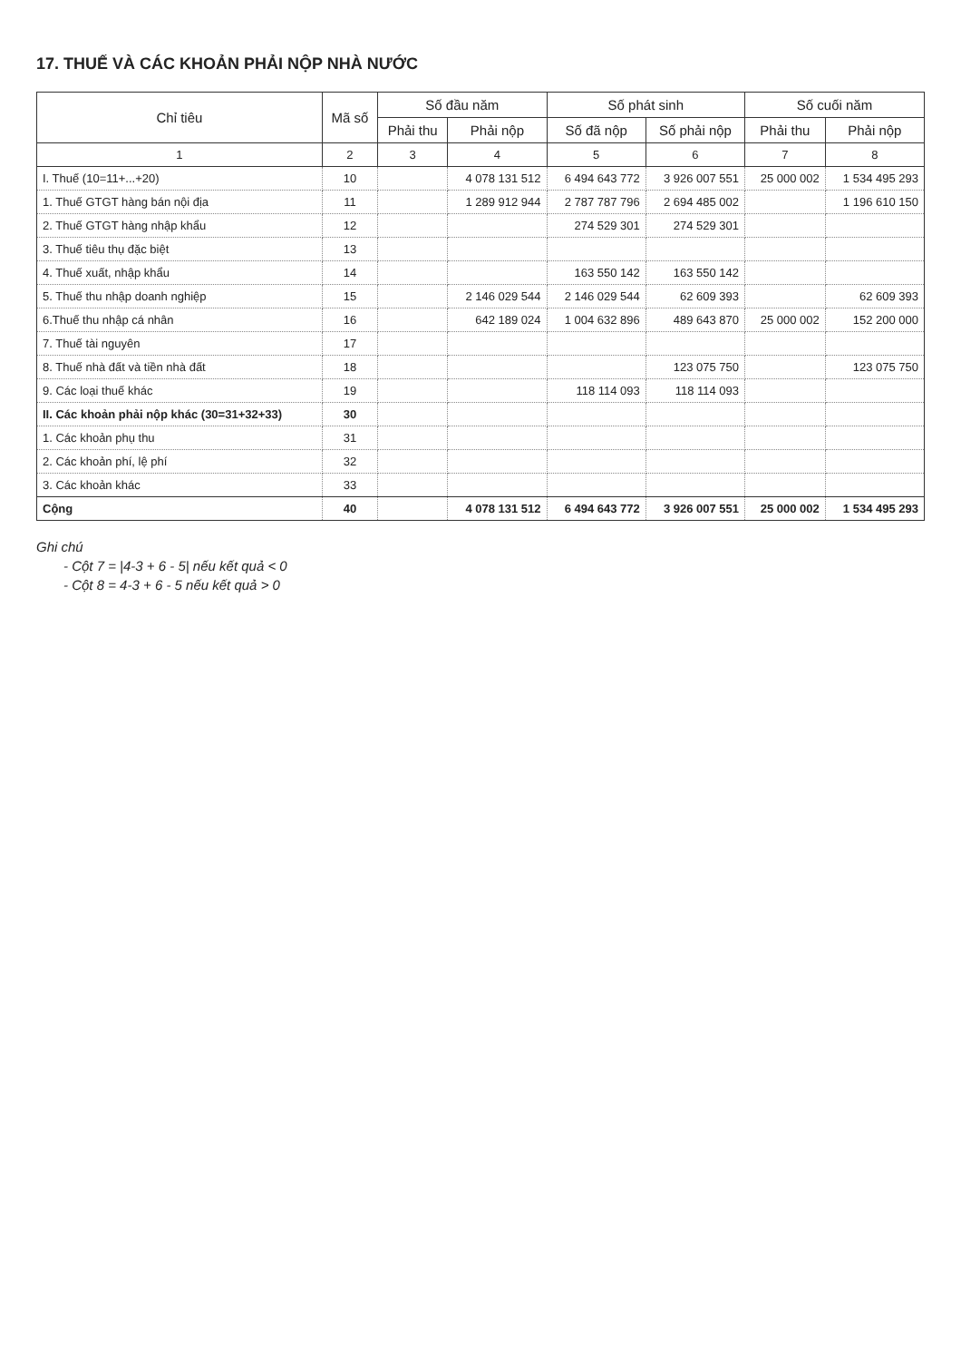17. THUẾ VÀ CÁC KHOẢN PHẢI NỘP NHÀ NƯỚC
| Chỉ tiêu | Mã số | Số đầu năm | | Số phát sinh | | Số cuối năm | |
| --- | --- | --- | --- | --- | --- | --- | --- |
| | | Phải thu | Phải nộp | Số đã nộp | Số phải nộp | Phải thu | Phải nộp |
| 1 | 2 | 3 | 4 | 5 | 6 | 7 | 8 |
| I. Thuế (10=11+...+20) | 10 | | 4 078 131 512 | 6 494 643 772 | 3 926 007 551 | 25 000 002 | 1 534 495 293 |
| 1. Thuế GTGT hàng bán nội địa | 11 | | 1 289 912 944 | 2 787 787 796 | 2 694 485 002 | | 1 196 610 150 |
| 2. Thuế GTGT hàng nhập khẩu | 12 | | | 274 529 301 | 274 529 301 | | |
| 3. Thuế tiêu thụ đặc biệt | 13 | | | | | | |
| 4. Thuế xuất, nhập khẩu | 14 | | | 163 550 142 | 163 550 142 | | |
| 5. Thuế thu nhập doanh nghiệp | 15 | | 2 146 029 544 | 2 146 029 544 | 62 609 393 | | 62 609 393 |
| 6.Thuế thu nhập cá nhân | 16 | | 642 189 024 | 1 004 632 896 | 489 643 870 | 25 000 002 | 152 200 000 |
| 7. Thuế tài nguyên | 17 | | | | | | |
| 8. Thuế nhà đất và tiền nhà đất | 18 | | | | 123 075 750 | | 123 075 750 |
| 9. Các loại thuế khác | 19 | | | 118 114 093 | 118 114 093 | | |
| II. Các khoản phải nộp khác (30=31+32+33) | 30 | | | | | | |
| 1. Các khoản phụ thu | 31 | | | | | | |
| 2. Các khoản phí, lệ phí | 32 | | | | | | |
| 3. Các khoản khác | 33 | | | | | | |
| Cộng | 40 | | 4 078 131 512 | 6 494 643 772 | 3 926 007 551 | 25 000 002 | 1 534 495 293 |
Ghi chú
- Cột 7 = |4-3 + 6 - 5| nếu kết quả < 0
- Cột 8 = 4-3 + 6 - 5 nếu kết quả > 0